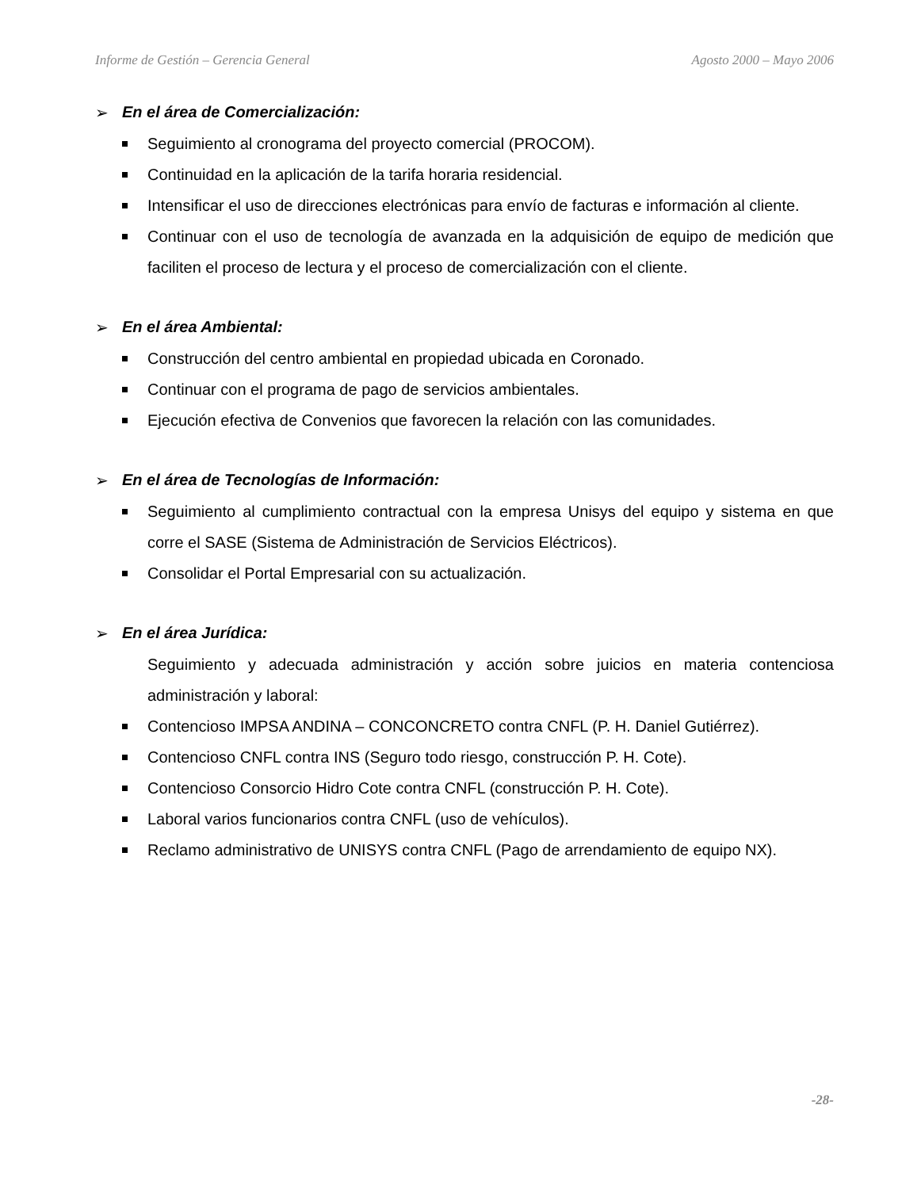Informe de Gestión – Gerencia General Agosto 2000 – Mayo 2006
➢ En el área de Comercialización:
Seguimiento al cronograma del proyecto comercial (PROCOM).
Continuidad en la aplicación de la tarifa horaria residencial.
Intensificar el uso de direcciones electrónicas para envío de facturas e información al cliente.
Continuar con el uso de tecnología de avanzada en la adquisición de equipo de medición que faciliten el proceso de lectura y el proceso de comercialización con el cliente.
➢ En el área Ambiental:
Construcción del centro ambiental en propiedad ubicada en Coronado.
Continuar con el programa de pago de servicios ambientales.
Ejecución efectiva de Convenios que favorecen la relación con las comunidades.
➢ En el área de Tecnologías de Información:
Seguimiento al cumplimiento contractual con la empresa Unisys del equipo y sistema en que corre el SASE (Sistema de Administración de Servicios Eléctricos).
Consolidar el Portal Empresarial con su actualización.
➢ En el área Jurídica:
Seguimiento y adecuada administración y acción sobre juicios en materia contenciosa administración y laboral:
Contencioso IMPSA ANDINA – CONCONCRETO contra CNFL (P. H. Daniel Gutiérrez).
Contencioso CNFL contra INS (Seguro todo riesgo, construcción P. H. Cote).
Contencioso Consorcio Hidro Cote contra CNFL (construcción P. H. Cote).
Laboral varios funcionarios contra CNFL (uso de vehículos).
Reclamo administrativo de UNISYS contra CNFL (Pago de arrendamiento de equipo NX).
-28-